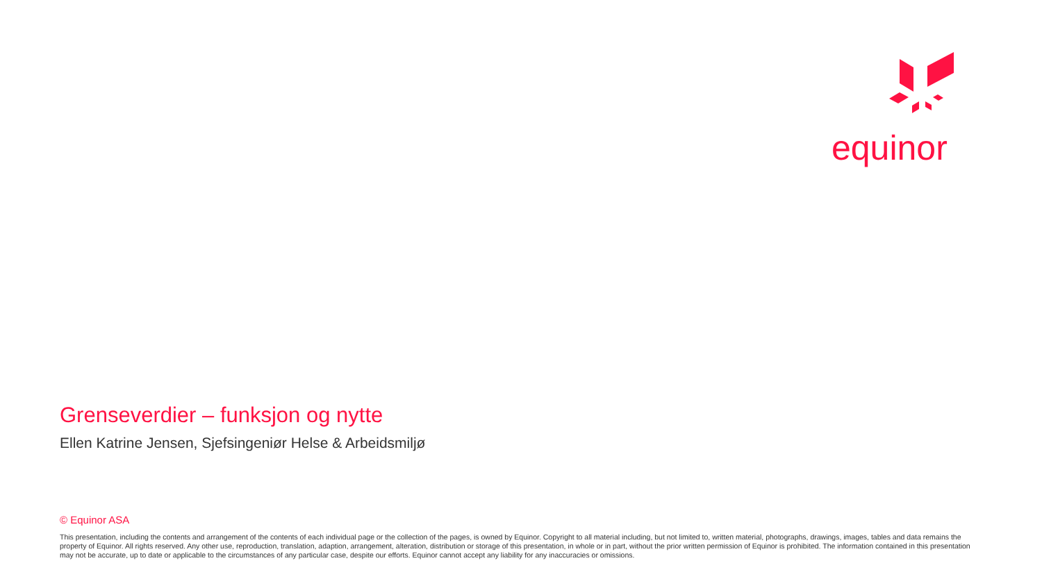equinor
Grenseverdier – funksjon og nytte
Ellen Katrine Jensen, Sjefsingeniør Helse & Arbeidsmiljø
© Equinor ASA
This presentation, including the contents and arrangement of the contents of each individual page or the collection of the pages, is owned by Equinor. Copyright to all material including, but not limited to, written material, photographs, drawings, images, tables and data remains the property of Equinor. All rights reserved. Any other use, reproduction, translation, adaption, arrangement, alteration, distribution or storage of this presentation, in whole or in part, without the prior written permission of Equinor is prohibited. The information contained in this presentation may not be accurate, up to date or applicable to the circumstances of any particular case, despite our efforts. Equinor cannot accept any liability for any inaccuracies or omissions.